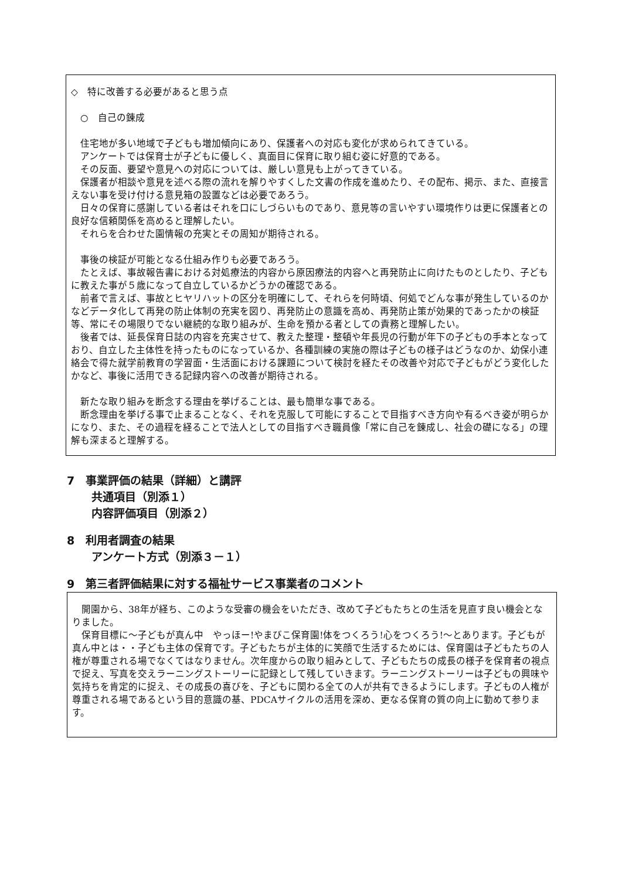◇　特に改善する必要があると思う点
　○　自己の錬成
　住宅地が多い地域で子どもも増加傾向にあり、保護者への対応も変化が求められてきている。
　アンケートでは保育士が子どもに優しく、真面目に保育に取り組む姿に好意的である。
　その反面、要望や意見への対応については、厳しい意見も上がってきている。
　保護者が相談や意見を述べる際の流れを解りやすくした文書の作成を進めたり、その配布、掲示、また、直接言えない事を受け付ける意見箱の設置などは必要であろう。
　日々の保育に感謝している者はそれを口にしづらいものであり、意見等の言いやすい環境作りは更に保護者との良好な信頼関係を高めると理解したい。
　それらを合わせた園情報の充実とその周知が期待される。
　事後の検証が可能となる仕組み作りも必要であろう。
　たとえば、事故報告書における対処療法的内容から原因療法的内容へと再発防止に向けたものとしたり、子どもに教えた事が５歳になって自立しているかどうかの確認である。
　前者で言えば、事故とヒヤリハットの区分を明確にして、それらを何時頃、何処でどんな事が発生しているのかなどデータ化して再発の防止体制の充実を図り、再発防止の意識を高め、再発防止策が効果的であったかの検証等、常にその場限りでない継続的な取り組みが、生命を預かる者としての責務と理解したい。
　後者では、延長保育日誌の内容を充実させて、教えた整理・整頓や年長児の行動が年下の子どもの手本となっており、自立した主体性を持ったものになっているか、各種訓練の実施の際は子どもの様子はどうなのか、幼保小連絡会で得た就学前教育の学習面・生活面における課題について検討を経たその改善や対応で子どもがどう変化したかなど、事後に活用できる記録内容への改善が期待される。
　新たな取り組みを断念する理由を挙げることは、最も簡単な事である。
　断念理由を挙げる事で止まることなく、それを克服して可能にすることで目指すべき方向や有るべき姿が明らかになり、また、その過程を経ることで法人としての目指すべき職員像「常に自己を錬成し、社会の礎になる」の理解も深まると理解する。
7　事業評価の結果（詳細）と講評
共通項目（別添１）
内容評価項目（別添２）
8　利用者調査の結果
アンケート方式（別添３－１）
9　第三者評価結果に対する福祉サービス事業者のコメント
　開園から、38年が経ち、このような受審の機会をいただき、改めて子どもたちとの生活を見直す良い機会となりました。
　保育目標に～子どもが真ん中　やっほー!やまびこ保育園!体をつくろう!心をつくろう!～とあります。子どもが真ん中とは・・子ども主体の保育です。子どもたちが主体的に笑顔で生活するためには、保育園は子どもたちの人権が尊重される場でなくてはなりません。次年度からの取り組みとして、子どもたちの成長の様子を保育者の視点で捉え、写真を交えラーニングストーリーに記録として残していきます。ラーニングストーリーは子どもの興味や気持ちを肯定的に捉え、その成長の喜びを、子どもに関わる全ての人が共有できるようにします。子どもの人権が尊重される場であるという目的意識の基、PDCAサイクルの活用を深め、更なる保育の質の向上に勤めて参ります。